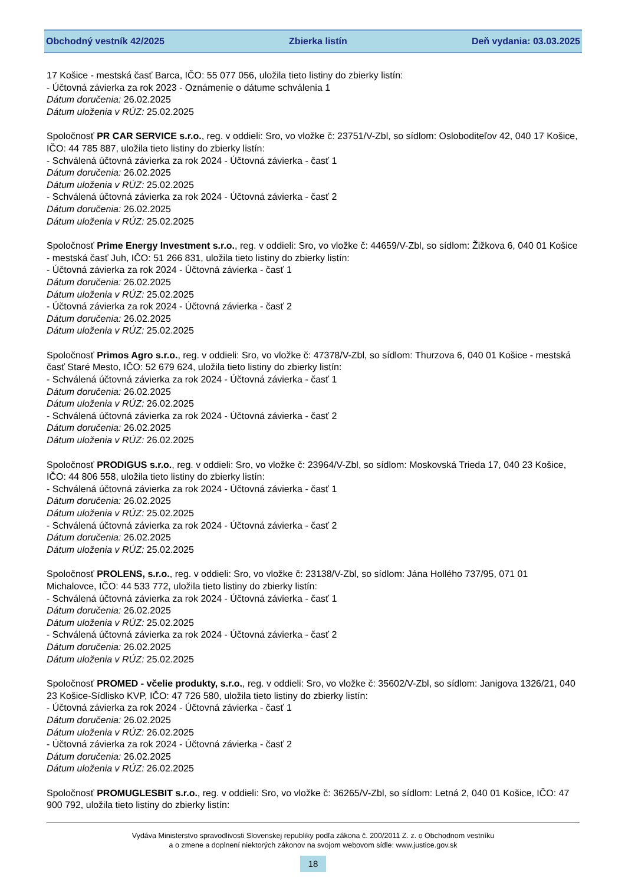Obchodný vestník 42/2025 Zbierka listín Deň vydania: 03.03.2025
17 Košice - mestská časť Barca, IČO: 55 077 056, uložila tieto listiny do zbierky listín:
- Účtovná závierka za rok 2023 - Oznámenie o dátume schválenia 1
Dátum doručenia: 26.02.2025
Dátum uloženia v RÚZ: 25.02.2025
Spoločnosť PR CAR SERVICE s.r.o., reg. v oddieli: Sro, vo vložke č: 23751/V-Zbl, so sídlom: Osloboditeľov 42, 040 17 Košice, IČO: 44 785 887, uložila tieto listiny do zbierky listín:
- Schválená účtovná závierka za rok 2024 - Účtovná závierka - časť 1
Dátum doručenia: 26.02.2025
Dátum uloženia v RÚZ: 25.02.2025
- Schválená účtovná závierka za rok 2024 - Účtovná závierka - časť 2
Dátum doručenia: 26.02.2025
Dátum uloženia v RÚZ: 25.02.2025
Spoločnosť Prime Energy Investment s.r.o., reg. v oddieli: Sro, vo vložke č: 44659/V-Zbl, so sídlom: Žižkova 6, 040 01 Košice - mestská časť Juh, IČO: 51 266 831, uložila tieto listiny do zbierky listín:
- Účtovná závierka za rok 2024 - Účtovná závierka - časť 1
Dátum doručenia: 26.02.2025
Dátum uloženia v RÚZ: 25.02.2025
- Účtovná závierka za rok 2024 - Účtovná závierka - časť 2
Dátum doručenia: 26.02.2025
Dátum uloženia v RÚZ: 25.02.2025
Spoločnosť Primos Agro s.r.o., reg. v oddieli: Sro, vo vložke č: 47378/V-Zbl, so sídlom: Thurzova 6, 040 01 Košice - mestská časť Staré Mesto, IČO: 52 679 624, uložila tieto listiny do zbierky listín:
- Schválená účtovná závierka za rok 2024 - Účtovná závierka - časť 1
Dátum doručenia: 26.02.2025
Dátum uloženia v RÚZ: 26.02.2025
- Schválená účtovná závierka za rok 2024 - Účtovná závierka - časť 2
Dátum doručenia: 26.02.2025
Dátum uloženia v RÚZ: 26.02.2025
Spoločnosť PRODIGUS s.r.o., reg. v oddieli: Sro, vo vložke č: 23964/V-Zbl, so sídlom: Moskovská Trieda 17, 040 23 Košice, IČO: 44 806 558, uložila tieto listiny do zbierky listín:
- Schválená účtovná závierka za rok 2024 - Účtovná závierka - časť 1
Dátum doručenia: 26.02.2025
Dátum uloženia v RÚZ: 25.02.2025
- Schválená účtovná závierka za rok 2024 - Účtovná závierka - časť 2
Dátum doručenia: 26.02.2025
Dátum uloženia v RÚZ: 25.02.2025
Spoločnosť PROLENS, s.r.o., reg. v oddieli: Sro, vo vložke č: 23138/V-Zbl, so sídlom: Jána Hollého 737/95, 071 01 Michalovce, IČO: 44 533 772, uložila tieto listiny do zbierky listín:
- Schválená účtovná závierka za rok 2024 - Účtovná závierka - časť 1
Dátum doručenia: 26.02.2025
Dátum uloženia v RÚZ: 25.02.2025
- Schválená účtovná závierka za rok 2024 - Účtovná závierka - časť 2
Dátum doručenia: 26.02.2025
Dátum uloženia v RÚZ: 25.02.2025
Spoločnosť PROMED - včelie produkty, s.r.o., reg. v oddieli: Sro, vo vložke č: 35602/V-Zbl, so sídlom: Janigova 1326/21, 040 23 Košice-Sídlisko KVP, IČO: 47 726 580, uložila tieto listiny do zbierky listín:
- Účtovná závierka za rok 2024 - Účtovná závierka - časť 1
Dátum doručenia: 26.02.2025
Dátum uloženia v RÚZ: 26.02.2025
- Účtovná závierka za rok 2024 - Účtovná závierka - časť 2
Dátum doručenia: 26.02.2025
Dátum uloženia v RÚZ: 26.02.2025
Spoločnosť PROMUGLESBIT s.r.o., reg. v oddieli: Sro, vo vložke č: 36265/V-Zbl, so sídlom: Letná 2, 040 01 Košice, IČO: 47 900 792, uložila tieto listiny do zbierky listín:
Vydáva Ministerstvo spravodlivosti Slovenskej republiky podľa zákona č. 200/2011 Z. z. o Obchodnom vestníku
a o zmene a doplnení niektorých zákonov na svojom webovom sídle: www.justice.gov.sk
18